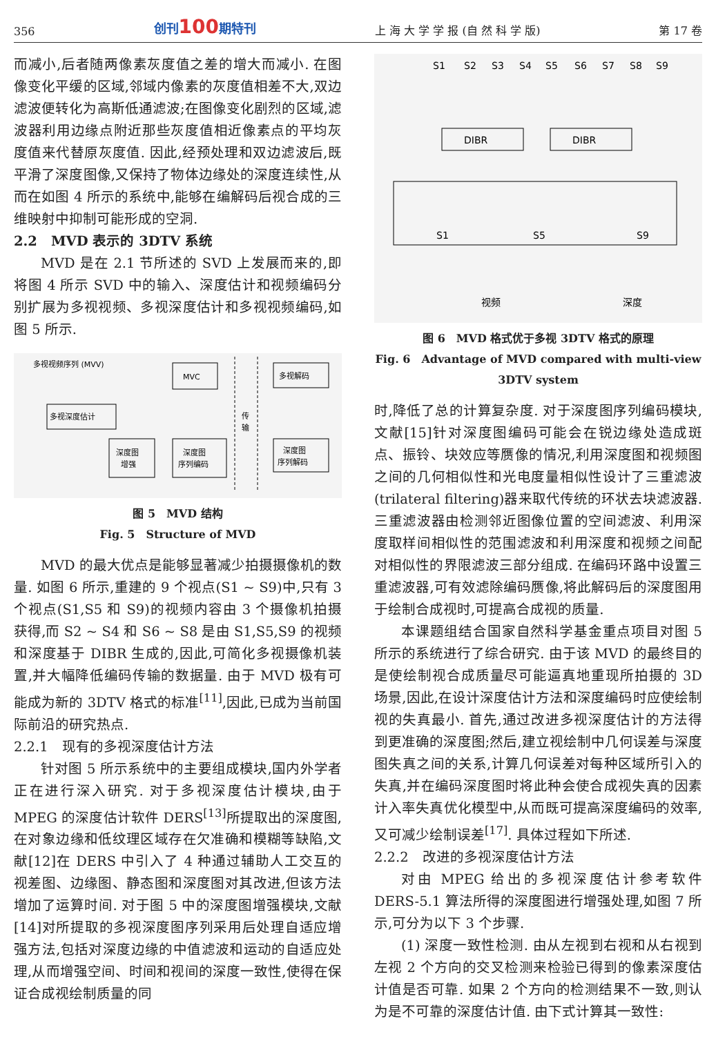356 创刊100期特刊 上 海 大 学 学 报 (自 然 科 学 版) 第 17 卷
而减小,后者随两像素灰度值之差的增大而减小. 在图像变化平缓的区域,邻域内像素的灰度值相差不大,双边滤波便转化为高斯低通滤波;在图像变化剧烈的区域,滤波器利用边缘点附近那些灰度值相近像素点的平均灰度值来代替原灰度值. 因此,经预处理和双边滤波后,既平滑了深度图像,又保持了物体边缘处的深度连续性,从而在如图 4 所示的系统中,能够在编解码后视合成的三维映射中抑制可能形成的空洞.
2.2　MVD 表示的 3DTV 系统
MVD 是在 2.1 节所述的 SVD 上发展而来的,即将图 4 所示 SVD 中的输入、深度估计和视频编码分别扩展为多视视频、多视深度估计和多视视频编码,如图 5 所示.
多视视频序列 (MVV)
MVC
多视深度估计
深度图
增强
深度图
序列编码
传
输
多视解码
深度图
序列解码
图 5　MVD 结构
Fig. 5　Structure of MVD
MVD 的最大优点是能够显著减少拍摄摄像机的数量. 如图 6 所示,重建的 9 个视点(S1 ~ S9)中,只有 3 个视点(S1,S5 和 S9)的视频内容由 3 个摄像机拍摄获得,而 S2 ~ S4 和 S6 ~ S8 是由 S1,S5,S9 的视频和深度基于 DIBR 生成的,因此,可简化多视摄像机装置,并大幅降低编码传输的数据量. 由于 MVD 极有可能成为新的 3DTV 格式的标准<sup>[11]</sup>,因此,已成为当前国际前沿的研究热点.
2.2.1　现有的多视深度估计方法
针对图 5 所示系统中的主要组成模块,国内外学者正在进行深入研究. 对于多视深度估计模块,由于 MPEG 的深度估计软件 DERS<sup>[13]</sup>所提取出的深度图,在对象边缘和低纹理区域存在欠准确和模糊等缺陷,文献[12]在 DERS 中引入了 4 种通过辅助人工交互的视差图、边缘图、静态图和深度图对其改进,但该方法增加了运算时间. 对于图 5 中的深度图增强模块,文献[14]对所提取的多视深度图序列采用后处理自适应增强方法,包括对深度边缘的中值滤波和运动的自适应处理,从而增强空间、时间和视间的深度一致性,使得在保证合成视绘制质量的同
S1
S2
S3
S4
S5
S6
S7
S8
S9
DIBR
DIBR
S1
S5
S9
视频
深度
图 6　MVD 格式优于多视 3DTV 格式的原理
Fig. 6　Advantage of MVD compared with multi-view
3DTV system
时,降低了总的计算复杂度. 对于深度图序列编码模块,文献[15]针对深度图编码可能会在锐边缘处造成斑点、振铃、块效应等赝像的情况,利用深度图和视频图之间的几何相似性和光电度量相似性设计了三重滤波(trilateral filtering)器来取代传统的环状去块滤波器. 三重滤波器由检测邻近图像位置的空间滤波、利用深度取样间相似性的范围滤波和利用深度和视频之间配对相似性的界限滤波三部分组成. 在编码环路中设置三重滤波器,可有效滤除编码赝像,将此解码后的深度图用于绘制合成视时,可提高合成视的质量.
本课题组结合国家自然科学基金重点项目对图 5 所示的系统进行了综合研究. 由于该 MVD 的最终目的是使绘制视合成质量尽可能逼真地重现所拍摄的 3D 场景,因此,在设计深度估计方法和深度编码时应使绘制视的失真最小. 首先,通过改进多视深度估计的方法得到更准确的深度图;然后,建立视绘制中几何误差与深度图失真之间的关系,计算几何误差对每种区域所引入的失真,并在编码深度图时将此种会使合成视失真的因素计入率失真优化模型中,从而既可提高深度编码的效率,又可减少绘制误差<sup>[17]</sup>. 具体过程如下所述.
2.2.2　改进的多视深度估计方法
对由 MPEG 给出的多视深度估计参考软件 DERS-5.1 算法所得的深度图进行增强处理,如图 7 所示,可分为以下 3 个步骤.
(1) 深度一致性检测. 由从左视到右视和从右视到左视 2 个方向的交叉检测来检验已得到的像素深度估计值是否可靠. 如果 2 个方向的检测结果不一致,则认为是不可靠的深度估计值. 由下式计算其一致性: